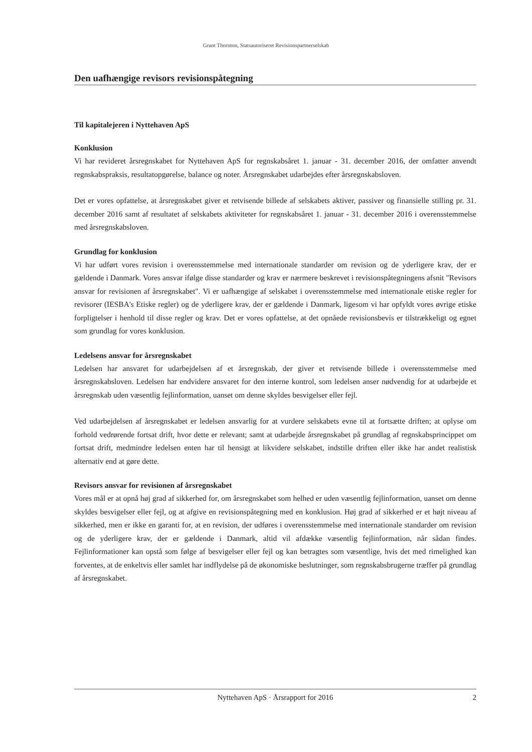Grant Thornton, Statsautoriseret Revisionspartnerselskab
Den uafhængige revisors revisionspåtegning
Til kapitalejeren i Nyttehaven ApS
Konklusion
Vi har revideret årsregnskabet for Nyttehaven ApS for regnskabsåret 1. januar - 31. december 2016, der omfatter anvendt regnskabspraksis, resultatopgørelse, balance og noter. Årsregnskabet udarbejdes efter årsregnskabsloven.
Det er vores opfattelse, at årsregnskabet giver et retvisende billede af selskabets aktiver, passiver og finansielle stilling pr. 31. december 2016 samt af resultatet af selskabets aktiviteter for regnskabsåret 1. januar - 31. december 2016 i overensstemmelse med årsregnskabsloven.
Grundlag for konklusion
Vi har udført vores revision i overensstemmelse med internationale standarder om revision og de yderligere krav, der er gældende i Danmark. Vores ansvar ifølge disse standarder og krav er nærmere beskrevet i revisionspåtegningens afsnit "Revisors ansvar for revisionen af årsregnskabet". Vi er uafhængige af selskabet i overensstemmelse med internationale etiske regler for revisorer (IESBA's Etiske regler) og de yderligere krav, der er gældende i Danmark, ligesom vi har opfyldt vores øvrige etiske forpligtelser i henhold til disse regler og krav. Det er vores opfattelse, at det opnåede revisionsbevis er tilstrækkeligt og egnet som grundlag for vores konklusion.
Ledelsens ansvar for årsregnskabet
Ledelsen har ansvaret for udarbejdelsen af et årsregnskab, der giver et retvisende billede i overensstemmelse med årsregnskabsloven. Ledelsen har endvidere ansvaret for den interne kontrol, som ledelsen anser nødvendig for at udarbejde et årsregnskab uden væsentlig fejlinformation, uanset om denne skyldes besvigelser eller fejl.
Ved udarbejdelsen af årsregnskabet er ledelsen ansvarlig for at vurdere selskabets evne til at fortsætte driften; at oplyse om forhold vedrørende fortsat drift, hvor dette er relevant; samt at udarbejde årsregnskabet på grundlag af regnskabsprincippet om fortsat drift, medmindre ledelsen enten har til hensigt at likvidere selskabet, indstille driften eller ikke har andet realistisk alternativ end at gøre dette.
Revisors ansvar for revisionen af årsregnskabet
Vores mål er at opnå høj grad af sikkerhed for, om årsregnskabet som helhed er uden væsentlig fejlinformation, uanset om denne skyldes besvigelser eller fejl, og at afgive en revisionspåtegning med en konklusion. Høj grad af sikkerhed er et højt niveau af sikkerhed, men er ikke en garanti for, at en revision, der udføres i overensstemmelse med internationale standarder om revision og de yderligere krav, der er gældende i Danmark, altid vil afdække væsentlig fejlinformation, når sådan findes. Fejlinformationer kan opstå som følge af besvigelser eller fejl og kan betragtes som væsentlige, hvis det med rimelighed kan forventes, at de enkeltvis eller samlet har indflydelse på de økonomiske beslutninger, som regnskabsbrugerne træffer på grundlag af årsregnskabet.
Nyttehaven ApS · Årsrapport for 2016 2